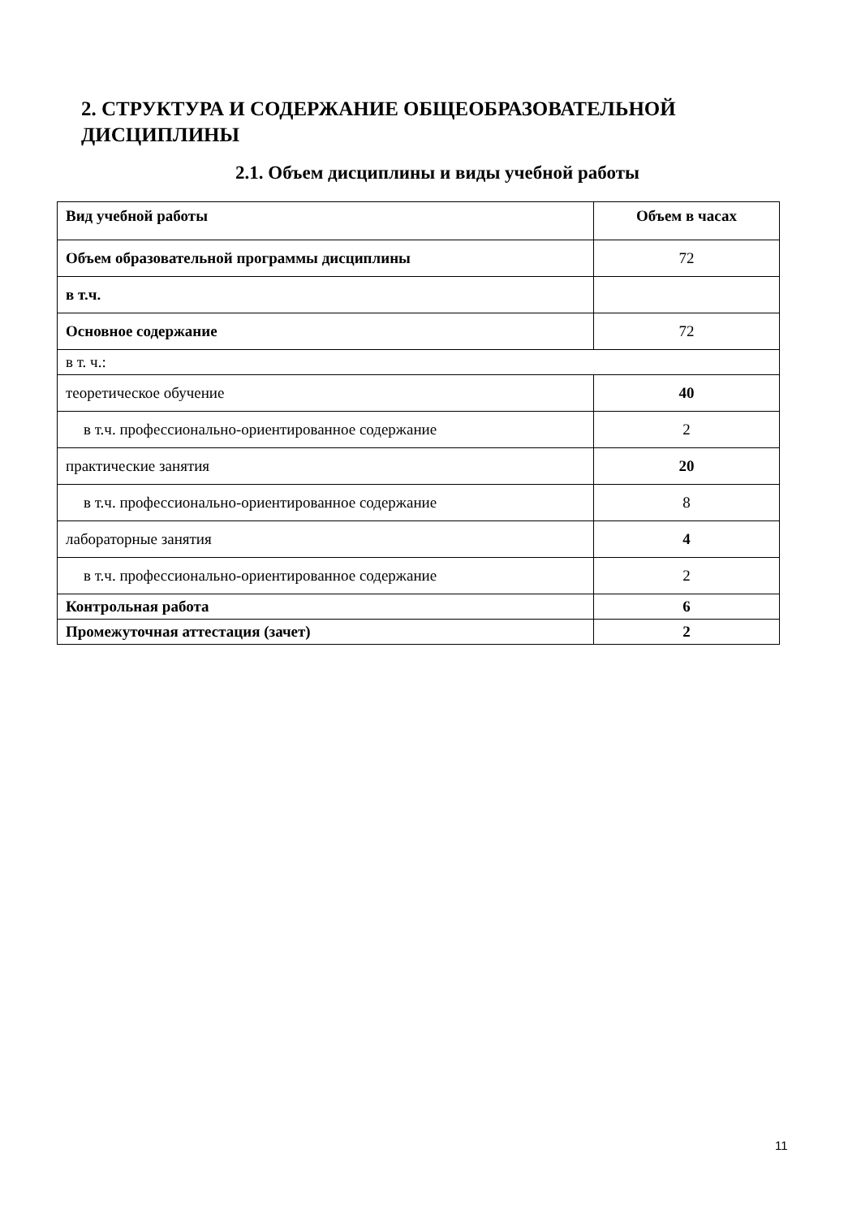2. СТРУКТУРА И СОДЕРЖАНИЕ ОБЩЕОБРАЗОВАТЕЛЬНОЙ ДИСЦИПЛИНЫ
2.1. Объем дисциплины и виды учебной работы
| Вид учебной работы | Объем в часах |
| --- | --- |
| Объем образовательной программы дисциплины | 72 |
| в т.ч. | |
| Основное содержание | 72 |
| в т. ч.: | |
| теоретическое обучение | 40 |
| в т.ч. профессионально-ориентированное содержание | 2 |
| практические занятия | 20 |
| в т.ч. профессионально-ориентированное содержание | 8 |
| лабораторные занятия | 4 |
| в т.ч. профессионально-ориентированное содержание | 2 |
| Контрольная работа | 6 |
| Промежуточная аттестация (зачет) | 2 |
11